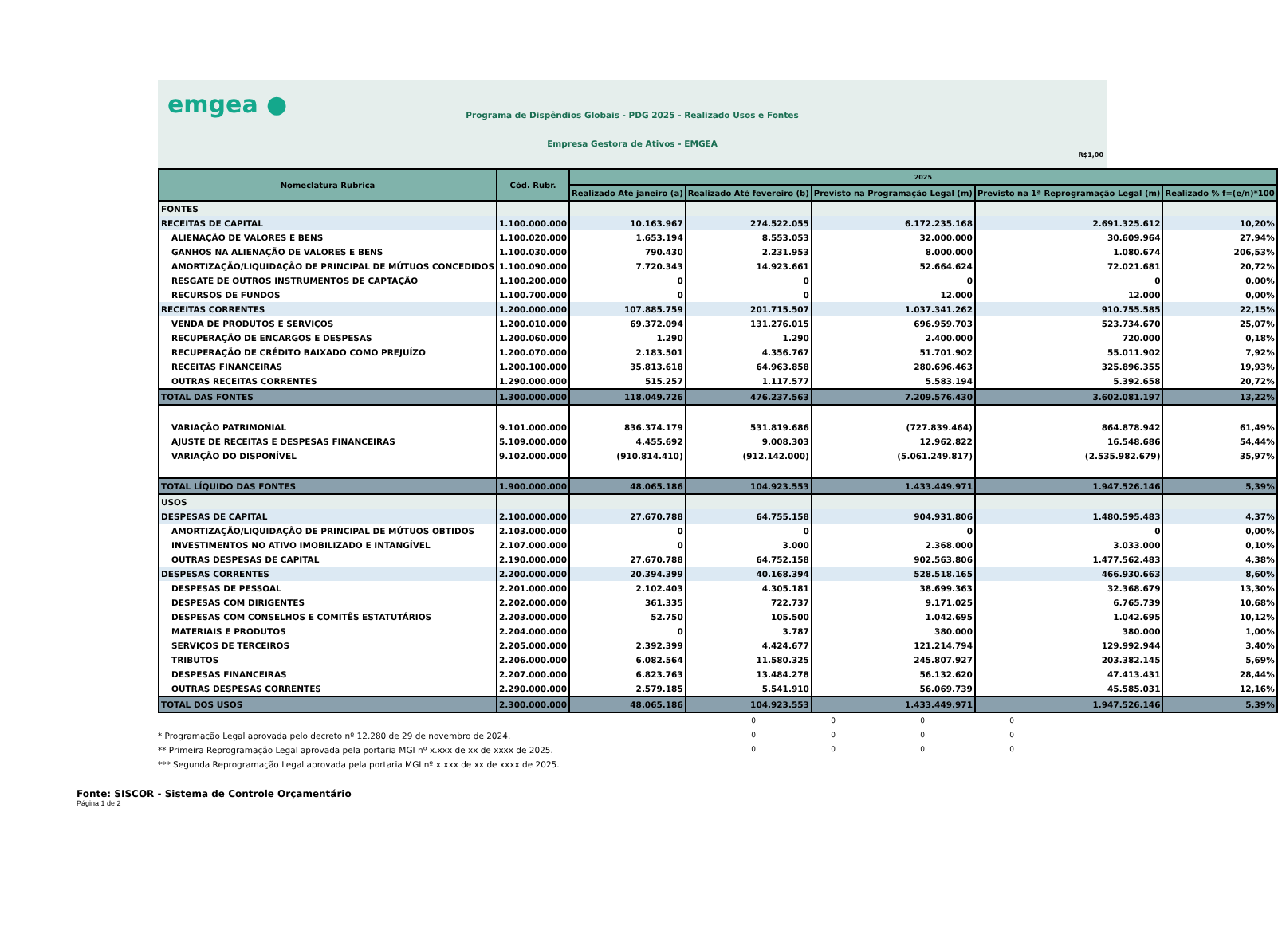emgea ●
Programa de Dispêndios Globais - PDG 2025 - Realizado Usos e Fontes
Empresa Gestora de Ativos - EMGEA
R$1,00
| Nomeclatura Rubrica | Cód. Rubr. | 2025 | | | | |
| --- | --- | --- | --- | --- | --- | --- |
| | | Realizado Até janeiro (a) | Realizado Até fevereiro (b) | Previsto na Programação Legal (m) | Previsto na 1ª Reprogramação Legal (m) | Realizado % f=(e/n)*100 |
| FONTES | | | | | | |
| RECEITAS DE CAPITAL | 1.100.000.000 | 10.163.967 | 274.522.055 | 6.172.235.168 | 2.691.325.612 | 10,20% |
| ALIENAÇÃO DE VALORES E BENS | 1.100.020.000 | 1.653.194 | 8.553.053 | 32.000.000 | 30.609.964 | 27,94% |
| GANHOS NA ALIENAÇÃO DE VALORES E BENS | 1.100.030.000 | 790.430 | 2.231.953 | 8.000.000 | 1.080.674 | 206,53% |
| AMORTIZAÇÃO/LIQUIDAÇÃO DE PRINCIPAL DE MÚTUOS CONCEDIDOS | 1.100.090.000 | 7.720.343 | 14.923.661 | 52.664.624 | 72.021.681 | 20,72% |
| RESGATE DE OUTROS INSTRUMENTOS DE CAPTAÇÃO | 1.100.200.000 | 0 | 0 | 0 | 0 | 0,00% |
| RECURSOS DE FUNDOS | 1.100.700.000 | 0 | 0 | 12.000 | 12.000 | 0,00% |
| RECEITAS CORRENTES | 1.200.000.000 | 107.885.759 | 201.715.507 | 1.037.341.262 | 910.755.585 | 22,15% |
| VENDA DE PRODUTOS E SERVIÇOS | 1.200.010.000 | 69.372.094 | 131.276.015 | 696.959.703 | 523.734.670 | 25,07% |
| RECUPERAÇÃO DE ENCARGOS E DESPESAS | 1.200.060.000 | 1.290 | 1.290 | 2.400.000 | 720.000 | 0,18% |
| RECUPERAÇÃO DE CRÉDITO BAIXADO COMO PREJUÍZO | 1.200.070.000 | 2.183.501 | 4.356.767 | 51.701.902 | 55.011.902 | 7,92% |
| RECEITAS FINANCEIRAS | 1.200.100.000 | 35.813.618 | 64.963.858 | 280.696.463 | 325.896.355 | 19,93% |
| OUTRAS RECEITAS CORRENTES | 1.290.000.000 | 515.257 | 1.117.577 | 5.583.194 | 5.392.658 | 20,72% |
| TOTAL DAS FONTES | 1.300.000.000 | 118.049.726 | 476.237.563 | 7.209.576.430 | 3.602.081.197 | 13,22% |
| VARIAÇÃO PATRIMONIAL | 9.101.000.000 | 836.374.179 | 531.819.686 | (727.839.464) | 864.878.942 | 61,49% |
| AJUSTE DE RECEITAS E DESPESAS FINANCEIRAS | 5.109.000.000 | 4.455.692 | 9.008.303 | 12.962.822 | 16.548.686 | 54,44% |
| VARIAÇÃO DO DISPONÍVEL | 9.102.000.000 | (910.814.410) | (912.142.000) | (5.061.249.817) | (2.535.982.679) | 35,97% |
| TOTAL LÍQUIDO DAS FONTES | 1.900.000.000 | 48.065.186 | 104.923.553 | 1.433.449.971 | 1.947.526.146 | 5,39% |
| USOS | | | | | | |
| DESPESAS DE CAPITAL | 2.100.000.000 | 27.670.788 | 64.755.158 | 904.931.806 | 1.480.595.483 | 4,37% |
| AMORTIZAÇÃO/LIQUIDAÇÃO DE PRINCIPAL DE MÚTUOS OBTIDOS | 2.103.000.000 | 0 | 0 | 0 | 0 | 0,00% |
| INVESTIMENTOS NO ATIVO IMOBILIZADO E INTANGÍVEL | 2.107.000.000 | 0 | 3.000 | 2.368.000 | 3.033.000 | 0,10% |
| OUTRAS DESPESAS DE CAPITAL | 2.190.000.000 | 27.670.788 | 64.752.158 | 902.563.806 | 1.477.562.483 | 4,38% |
| DESPESAS CORRENTES | 2.200.000.000 | 20.394.399 | 40.168.394 | 528.518.165 | 466.930.663 | 8,60% |
| DESPESAS DE PESSOAL | 2.201.000.000 | 2.102.403 | 4.305.181 | 38.699.363 | 32.368.679 | 13,30% |
| DESPESAS COM DIRIGENTES | 2.202.000.000 | 361.335 | 722.737 | 9.171.025 | 6.765.739 | 10,68% |
| DESPESAS COM CONSELHOS E COMITÊS ESTATUTÁRIOS | 2.203.000.000 | 52.750 | 105.500 | 1.042.695 | 1.042.695 | 10,12% |
| MATERIAIS E PRODUTOS | 2.204.000.000 | 0 | 3.787 | 380.000 | 380.000 | 1,00% |
| SERVIÇOS DE TERCEIROS | 2.205.000.000 | 2.392.399 | 4.424.677 | 121.214.794 | 129.992.944 | 3,40% |
| TRIBUTOS | 2.206.000.000 | 6.082.564 | 11.580.325 | 245.807.927 | 203.382.145 | 5,69% |
| DESPESAS FINANCEIRAS | 2.207.000.000 | 6.823.763 | 13.484.278 | 56.132.620 | 47.413.431 | 28,44% |
| OUTRAS DESPESAS CORRENTES | 2.290.000.000 | 2.579.185 | 5.541.910 | 56.069.739 | 45.585.031 | 12,16% |
| TOTAL DOS USOS | 2.300.000.000 | 48.065.186 | 104.923.553 | 1.433.449.971 | 1.947.526.146 | 5,39% |
0000
* Programação Legal aprovada pelo decreto nº 12.280 de 29 de novembro de 2024. 0000
** Primeira Reprogramação Legal aprovada pela portaria MGI nº x.xxx de xx de xxxx de 2025. 0000
*** Segunda Reprogramação Legal aprovada pela portaria MGI nº x.xxx de xx de xxxx de 2025.
Fonte: SISCOR - Sistema de Controle Orçamentário
Página 1 de 2